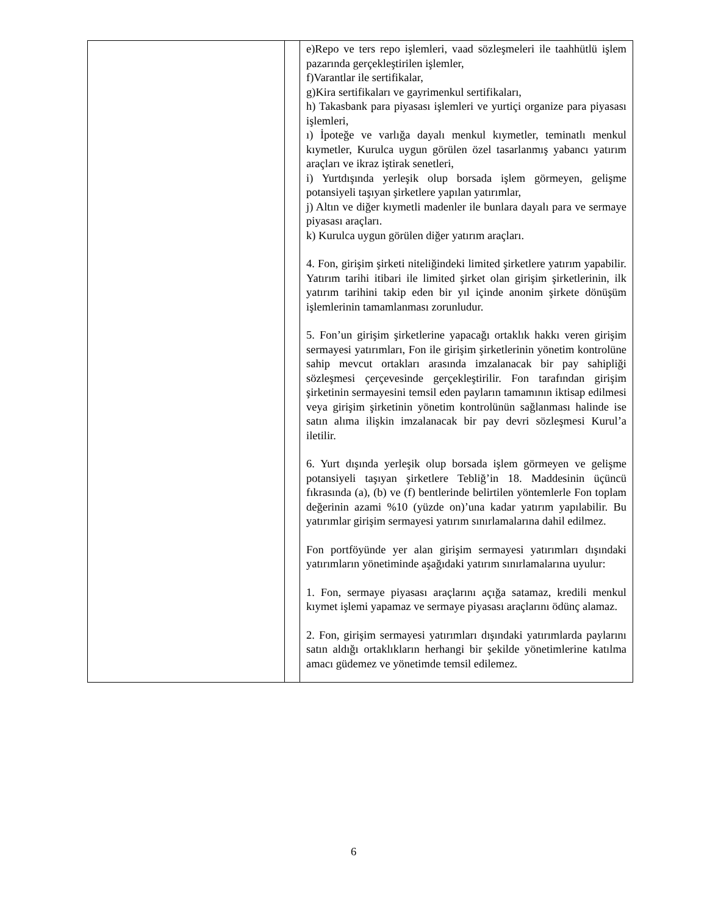| | | e)Repo ve ters repo işlemleri, vaad sözleşmeleri ile taahhütlü işlem pazarında gerçekleştirilen işlemler, f)Varantlar ile sertifikalar, g)Kira sertifikaları ve gayrimenkul sertifikaları, h) Takasbank para piyasası işlemleri ve yurtiçi organize para piyasası işlemleri, ı) İpoteğe ve varlığa dayalı menkul kıymetler, teminatlı menkul kıymetler, Kurulca uygun görülen özel tasarlanmış yabancı yatırım araçları ve ikraz iştirak senetleri, i) Yurtdışında yerleşik olup borsada işlem görmeyen, gelişme potansiyeli taşıyan şirketlere yapılan yatırımlar, j) Altın ve diğer kıymetli madenler ile bunlara dayalı para ve sermaye piyasası araçları. k) Kurulca uygun görülen diğer yatırım araçları. 4. Fon, girişim şirketi niteliğindeki limited şirketlere yatırım yapabilir. Yatırım tarihi itibari ile limited şirket olan girişim şirketlerinin, ilk yatırım tarihini takip eden bir yıl içinde anonim şirkete dönüşüm işlemlerinin tamamlanması zorunludur. 5. Fon’un girişim şirketlerine yapacağı ortaklık hakkı veren girişim sermayesi yatırımları, Fon ile girişim şirketlerinin yönetim kontrolüne sahip mevcut ortakları arasında imzalanacak bir pay sahipliği sözleşmesi çerçevesinde gerçekleştirilir. Fon tarafından girişim şirketinin sermayesini temsil eden payların tamamının iktisap edilmesi veya girişim şirketinin yönetim kontrolünün sağlanması halinde ise satın alıma ilişkin imzalanacak bir pay devri sözleşmesi Kurul’a iletilir. 6. Yurt dışında yerleşik olup borsada işlem görmeyen ve gelişme potansiyeli taşıyan şirketlere Tebliğ’in 18. Maddesinin üçüncü fıkrasında (a), (b) ve (f) bentlerinde belirtilen yöntemlerle Fon toplam değerinin azami %10 (yüzde on)’una kadar yatırım yapılabilir. Bu yatırımlar girişim sermayesi yatırım sınırlamalarına dahil edilmez. Fon portföyünde yer alan girişim sermayesi yatırımları dışındaki yatırımların yönetiminde aşağıdaki yatırım sınırlamalarına uyulur: 1. Fon, sermaye piyasası araçlarını açığa satamaz, kredili menkul kıymet işlemi yapamaz ve sermaye piyasası araçlarını ödünç alamaz. 2. Fon, girişim sermayesi yatırımları dışındaki yatırımlarda paylarını satın aldığı ortaklıkların herhangi bir şekilde yönetimlerine katılma amacı güdemez ve yönetimde temsil edilemez. |
6